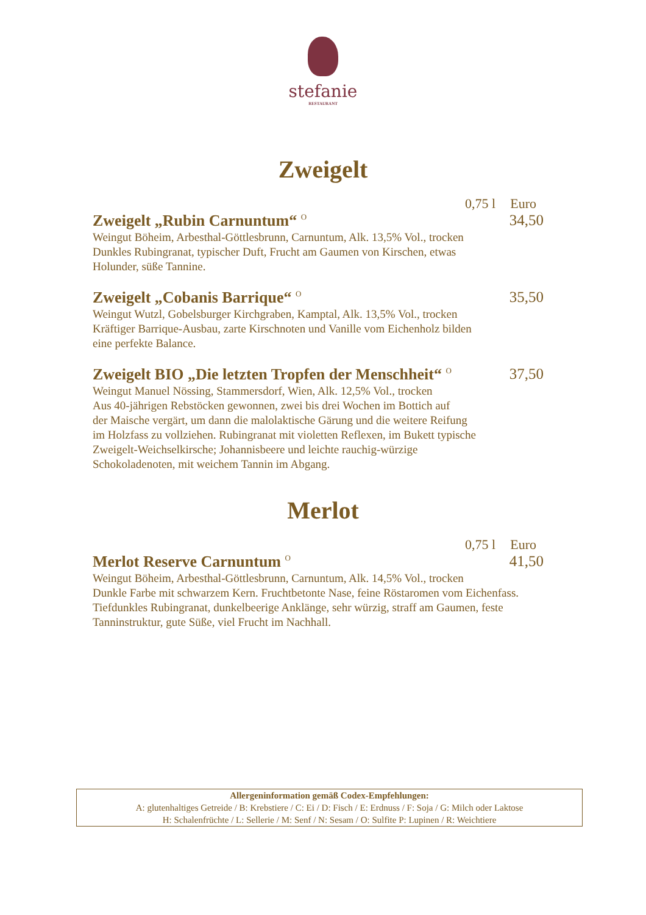stefanie
RESTAURANT
Zweigelt
0,75 l Euro
Zweigelt „Rubin Carnuntum“ <sup>O</sup> 34,50
Weingut Böheim, Arbesthal-Göttlesbrunn, Carnuntum, Alk. 13,5% Vol., trocken
Dunkles Rubingranat, typischer Duft, Frucht am Gaumen von Kirschen, etwas
Holunder, süße Tannine.
Zweigelt „Cobanis Barrique“ <sup>O</sup> 35,50
Weingut Wutzl, Gobelsburger Kirchgraben, Kamptal, Alk. 13,5% Vol., trocken
Kräftiger Barrique-Ausbau, zarte Kirschnoten und Vanille vom Eichenholz bilden
eine perfekte Balance.
Zweigelt BIO „Die letzten Tropfen der Menschheit“ <sup>O</sup> 37,50
Weingut Manuel Nössing, Stammersdorf, Wien, Alk. 12,5% Vol., trocken
Aus 40-jährigen Rebstöcken gewonnen, zwei bis drei Wochen im Bottich auf
der Maische vergärt, um dann die malolaktische Gärung und die weitere Reifung
im Holzfass zu vollziehen. Rubingranat mit violetten Reflexen, im Bukett typische
Zweigelt-Weichselkirsche; Johannisbeere und leichte rauchig-würzige
Schokoladenoten, mit weichem Tannin im Abgang.
Merlot
0,75 l Euro
Merlot Reserve Carnuntum <sup>O</sup> 41,50
Weingut Böheim, Arbesthal-Göttlesbrunn, Carnuntum, Alk. 14,5% Vol., trocken
Dunkle Farbe mit schwarzem Kern. Fruchtbetonte Nase, feine Röstaromen vom Eichenfass.
Tiefdunkles Rubingranat, dunkelbeerige Anklänge, sehr würzig, straff am Gaumen, feste
Tanninstruktur, gute Süße, viel Frucht im Nachhall.
Allergeninformation gemäß Codex-Empfehlungen:
A: glutenhaltiges Getreide / B: Krebstiere / C: Ei / D: Fisch / E: Erdnuss / F: Soja / G: Milch oder Laktose
H: Schalenfrüchte / L: Sellerie / M: Senf / N: Sesam / O: Sulfite P: Lupinen / R: Weichtiere